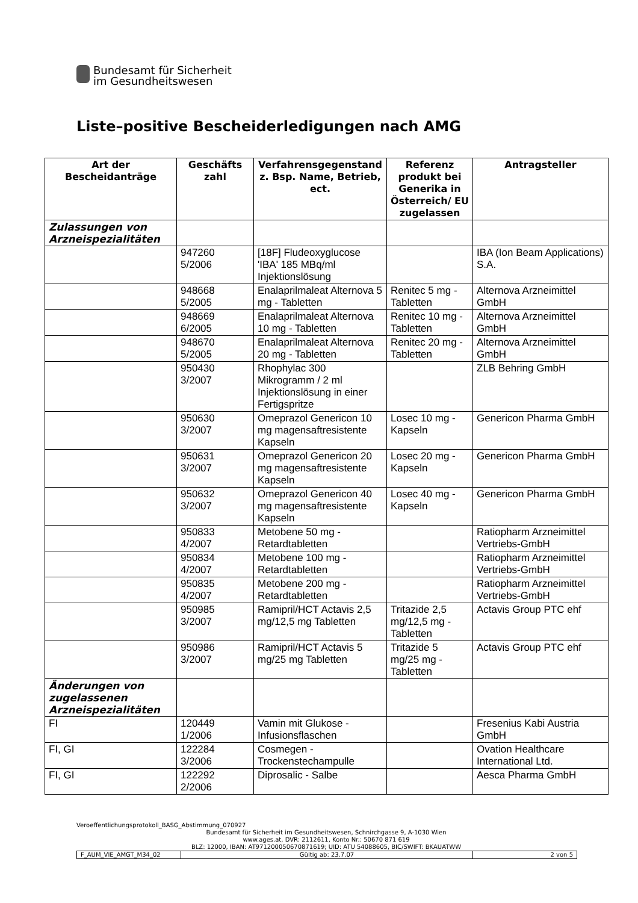Bundesamt für Sicherheit
im Gesundheitswesen
Liste–positive Bescheiderledigungen nach AMG
| Art der Bescheidanträge | Geschäfts zahl | Verfahrensgegenstand z. Bsp. Name, Betrieb, ect. | Referenz produkt bei Generika in Österreich/ EU zugelassen | Antragsteller |
| --- | --- | --- | --- | --- |
| Zulassungen von Arzneispezialitäten | | | | |
| | 947260 5/2006 | [18F] Fludeoxyglucose 'IBA' 185 MBq/ml Injektionslösung | | IBA (Ion Beam Applications) S.A. |
| | 948668 5/2005 | Enalaprilmaleat Alternova 5 mg - Tabletten | Renitec 5 mg - Tabletten | Alternova Arzneimittel GmbH |
| | 948669 6/2005 | Enalaprilmaleat Alternova 10 mg - Tabletten | Renitec 10 mg - Tabletten | Alternova Arzneimittel GmbH |
| | 948670 5/2005 | Enalaprilmaleat Alternova 20 mg - Tabletten | Renitec 20 mg - Tabletten | Alternova Arzneimittel GmbH |
| | 950430 3/2007 | Rhophylac 300 Mikrogramm / 2 ml Injektionslösung in einer Fertigspritze | | ZLB Behring GmbH |
| | 950630 3/2007 | Omeprazol Genericon 10 mg magensaftresistente Kapseln | Losec 10 mg - Kapseln | Genericon Pharma GmbH |
| | 950631 3/2007 | Omeprazol Genericon 20 mg magensaftresistente Kapseln | Losec 20 mg - Kapseln | Genericon Pharma GmbH |
| | 950632 3/2007 | Omeprazol Genericon 40 mg magensaftresistente Kapseln | Losec 40 mg - Kapseln | Genericon Pharma GmbH |
| | 950833 4/2007 | Metobene 50 mg - Retardtabletten | | Ratiopharm Arzneimittel Vertriebs-GmbH |
| | 950834 4/2007 | Metobene 100 mg - Retardtabletten | | Ratiopharm Arzneimittel Vertriebs-GmbH |
| | 950835 4/2007 | Metobene 200 mg - Retardtabletten | | Ratiopharm Arzneimittel Vertriebs-GmbH |
| | 950985 3/2007 | Ramipril/HCT Actavis 2,5 mg/12,5 mg Tabletten | Tritazide 2,5 mg/12,5 mg - Tabletten | Actavis Group PTC ehf |
| | 950986 3/2007 | Ramipril/HCT Actavis 5 mg/25 mg Tabletten | Tritazide 5 mg/25 mg - Tabletten | Actavis Group PTC ehf |
| Änderungen von zugelassenen Arzneispezialitäten | | | | |
| FI | 120449 1/2006 | Vamin mit Glukose - Infusionsflaschen | | Fresenius Kabi Austria GmbH |
| FI, GI | 122284 3/2006 | Cosmegen - Trockenstechampulle | | Ovation Healthcare International Ltd. |
| FI, GI | 122292 2/2006 | Diprosalic - Salbe | | Aesca Pharma GmbH |
Veroeffentlichungsprotokoll_BASG_Abstimmung_070927
Bundesamt für Sicherheit im Gesundheitswesen, Schnirchgasse 9, A-1030 Wien
www.ages.at, DVR: 2112611, Konto Nr.: 50670 871 619
BLZ: 12000, IBAN: AT971200050670871619; UID: ATU 54088605, BIC/SWIFT: BKAUATWW
| F_AUM_VIE_AMGT_M34_02 | Gültig ab: 23.7.07 | 2 von 5 |